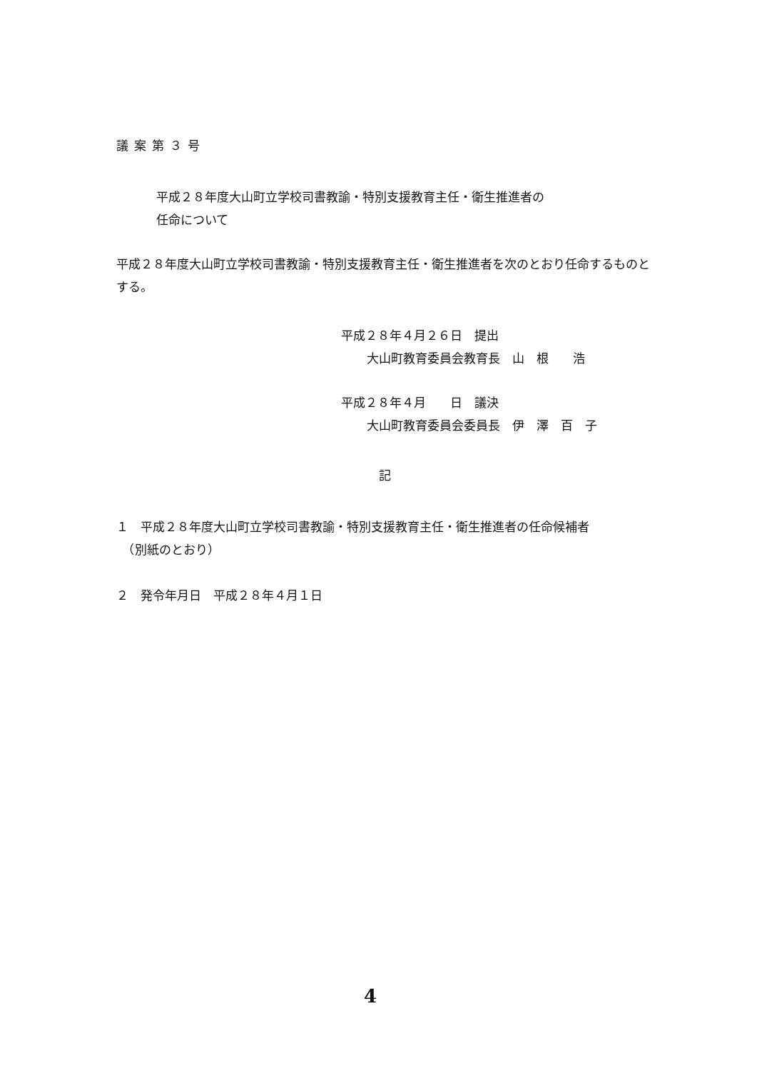議案第３号
平成２８年度大山町立学校司書教諭・特別支援教育主任・衛生推進者の
任命について
平成２８年度大山町立学校司書教諭・特別支援教育主任・衛生推進者を次のとおり任命するものとする。
平成２８年４月２６日　提出
大山町教育委員会教育長　山　根　　浩
平成２８年４月　　日　議決
大山町教育委員会委員長　伊　澤　百　子
記
１　平成２８年度大山町立学校司書教諭・特別支援教育主任・衛生推進者の任命候補者
　（別紙のとおり）
２　発令年月日　平成２８年４月１日
4